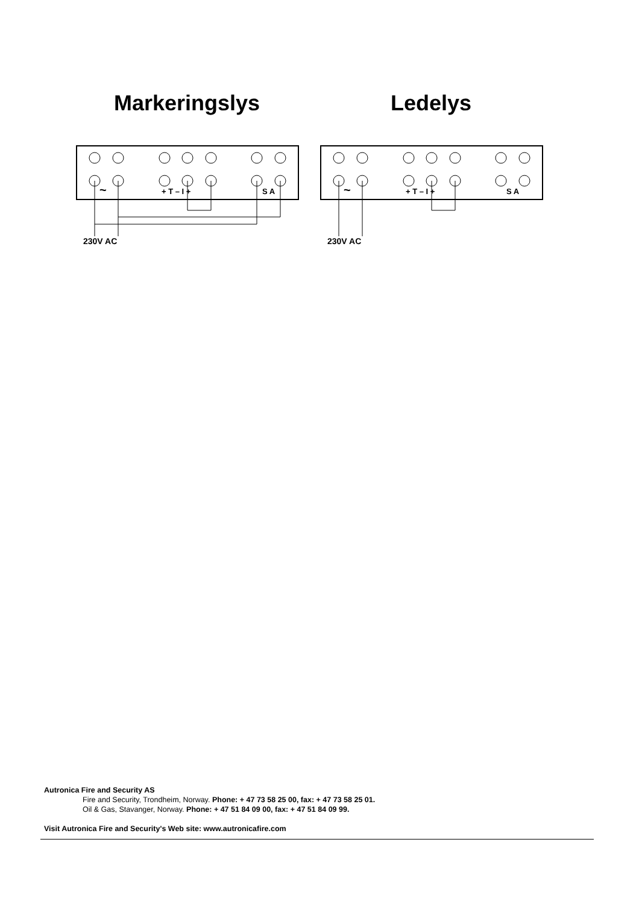Markeringslys
~
+ T – I +
S A
230V AC
Ledelys
~
+ T – I +
S A
230V AC
Autronica Fire and Security AS
Fire and Security, Trondheim, Norway. Phone: + 47 73 58 25 00, fax: + 47 73 58 25 01.
Oil & Gas, Stavanger, Norway. Phone: + 47 51 84 09 00, fax: + 47 51 84 09 99.
Visit Autronica Fire and Security's Web site: www.autronicafire.com